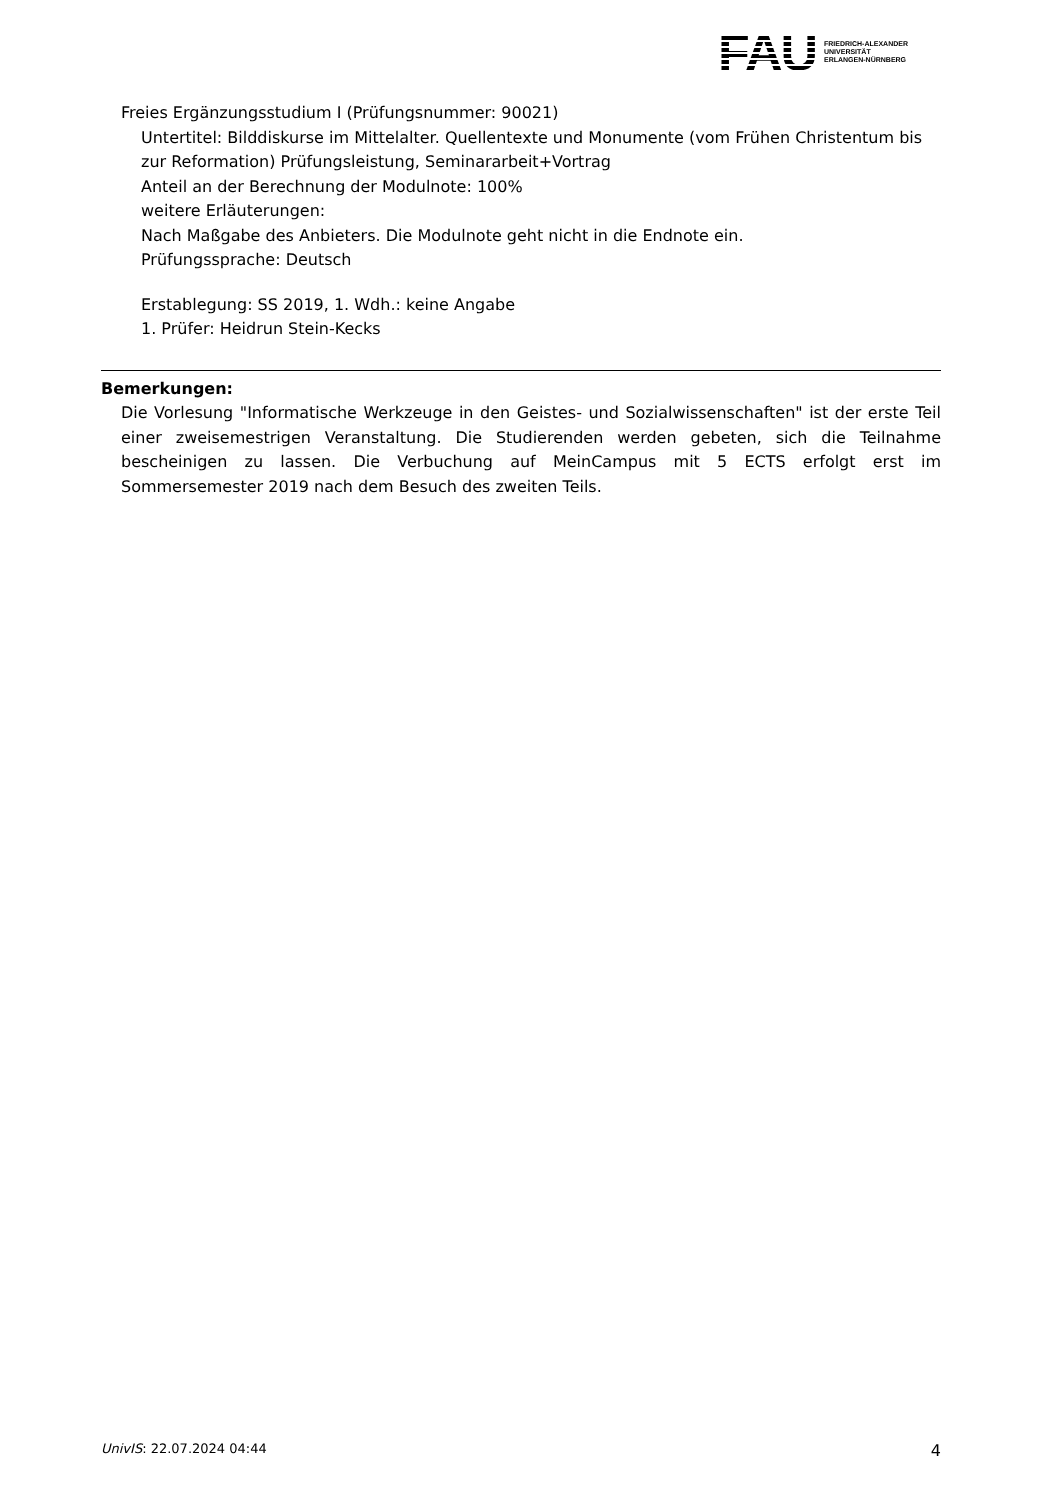FAU
FRIEDRICH-ALEXANDER
UNIVERSITÄT
ERLANGEN-NÜRNBERG
Freies Ergänzungsstudium I (Prüfungsnummer: 90021)
Untertitel: Bilddiskurse im Mittelalter. Quellentexte und Monumente (vom Frühen Christentum bis zur Reformation) Prüfungsleistung, Seminararbeit+Vortrag
Anteil an der Berechnung der Modulnote: 100%
weitere Erläuterungen:
Nach Maßgabe des Anbieters. Die Modulnote geht nicht in die Endnote ein.
Prüfungssprache: Deutsch
Erstablegung: SS 2019, 1. Wdh.: keine Angabe
1. Prüfer: Heidrun Stein-Kecks
Bemerkungen:
Die Vorlesung "Informatische Werkzeuge in den Geistes- und Sozialwissenschaften" ist der erste Teil einer zweisemestrigen Veranstaltung. Die Studierenden werden gebeten, sich die Teilnahme bescheinigen zu lassen. Die Verbuchung auf MeinCampus mit 5 ECTS erfolgt erst im Sommersemester 2019 nach dem Besuch des zweiten Teils.
UnivIS: 22.07.2024 04:44 4